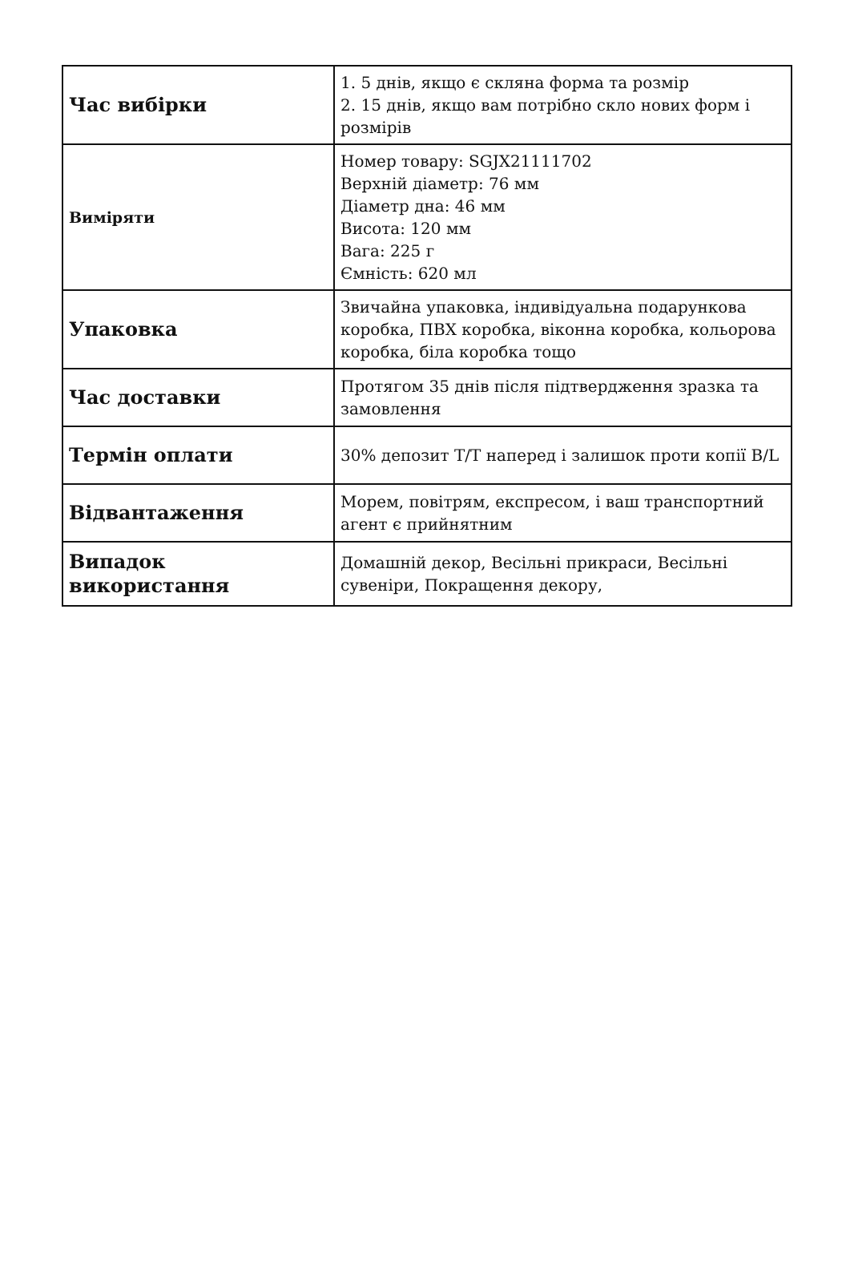| Час вибірки | 1. 5 днів, якщо є скляна форма та розмір 2. 15 днів, якщо вам потрібно скло нових форм і розмірів |
| Виміряти | Номер товару: SGJX21111702 Верхній діаметр: 76 мм Діаметр дна: 46 мм Висота: 120 мм Вага: 225 г Ємність: 620 мл |
| Упаковка | Звичайна упаковка, індивідуальна подарункова коробка, ПВХ коробка, віконна коробка, кольорова коробка, біла коробка тощо |
| Час доставки | Протягом 35 днів після підтвердження зразка та замовлення |
| Термін оплати | 30% депозит T/T наперед і залишок проти копії B/L |
| Відвантаження | Морем, повітрям, експресом, і ваш транспортний агент є прийнятним |
| Випадок використання | Домашній декор, Весільні прикраси, Весільні сувеніри, Покращення декору, |